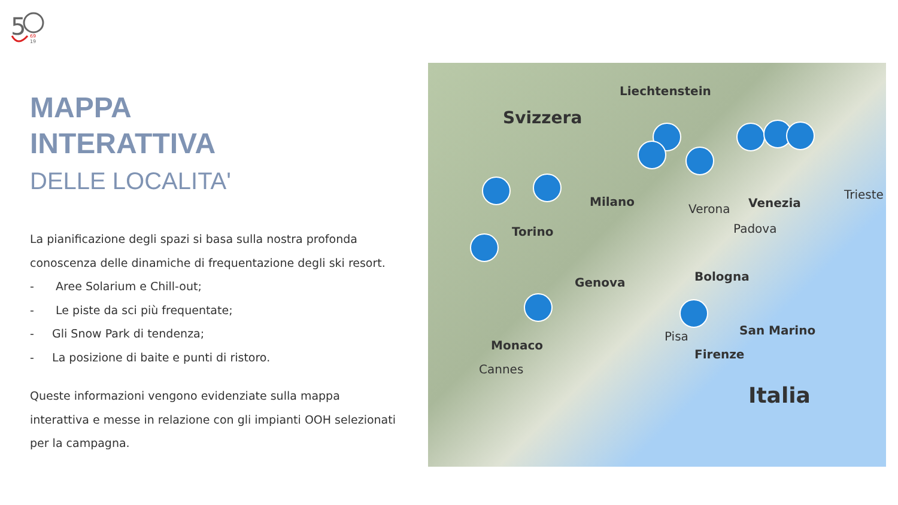5
69
19
MAPPA
INTERATTIVA
DELLE LOCALITA'
La pianificazione degli spazi si basa sulla nostra profonda conoscenza delle dinamiche di frequentazione degli ski resort.
- Aree Solarium e Chill-out;
- Le piste da sci più frequentate;
- Gli Snow Park di tendenza;
- La posizione di baite e punti di ristoro.
Queste informazioni vengono evidenziate sulla mappa interattiva e messe in relazione con gli impianti OOH selezionati per la campagna.
Liechtenstein
Svizzera
Milano
Verona Venezia
Padova
Trieste
Torino
Genova Bologna
San Marino Pisa
Firenze
Monaco
Cannes
Italia